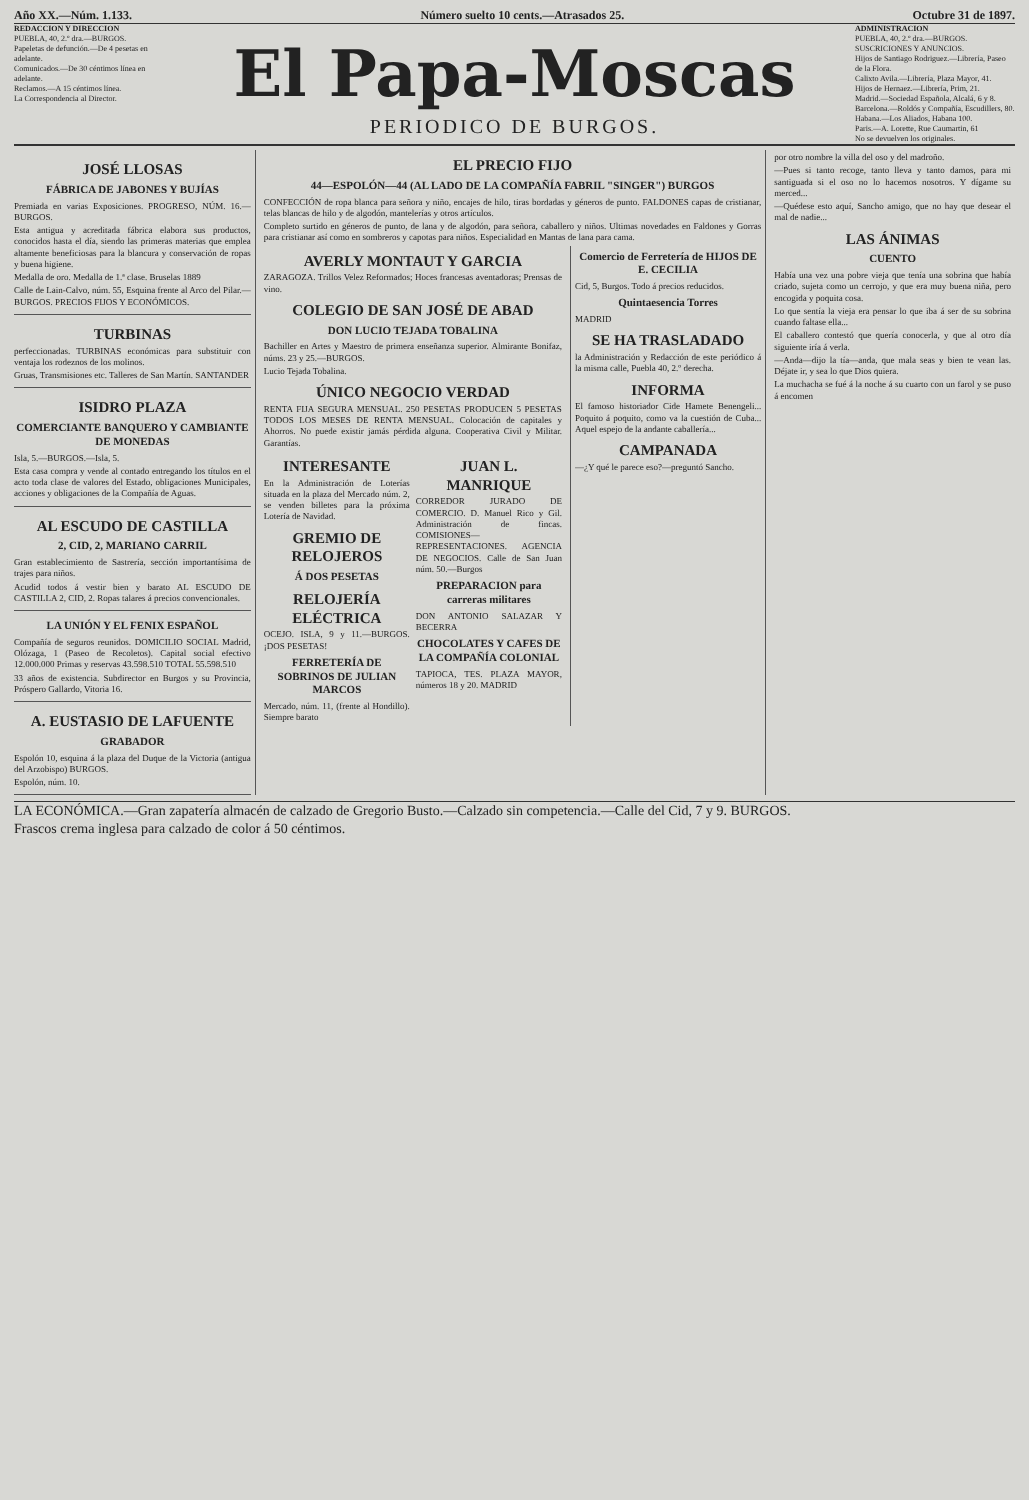Año XX.—Núm. 1.133. Número suelto 10 cents.—Atrasados 25. Octubre 31 de 1897.
REDACCION Y DIRECCION
PUEBLA, 40, 2.º dra.—BURGOS.
Papeletas de defunción.—De 4 pesetas en adelante.
Comunicados.—De 30 céntimos línea en adelante.
Reclamos.—A 15 céntimos línea.
La Correspondencia al Director.
El Papa-Moscas
PERIODICO DE BURGOS.
ADMINISTRACION
PUEBLA, 40, 2.º dra.—BURGOS.
SUSCRICIONES Y ANUNCIOS.
Hijos de Santiago Rodriguez.—Librería, Paseo de la Flora.
Calixto Avila.—Librería, Plaza Mayor, 41.
Hijos de Hernaez.—Librería, Prim, 21.
Madrid.—Sociedad Española, Alcalá, 6 y 8.
Barcelona.—Roldós y Compañía, Escudillers, 80.
Habana.—Los Aliados, Habana 100.
Paris.—A. Lorette, Rue Caumartin, 61
No se devuelven los originales.
JOSÉ LLOSAS
FÁBRICA DE JABONES Y BUJÍAS
Premiada en varias Exposiciones. PROGRESO, NÚM. 16.—BURGOS.
Esta antigua y acreditada fábrica elabora sus productos, conocidos hasta el día, siendo las primeras materias que emplea altamente beneficiosas para la blancura y conservación de ropas y buena higiene.
Medalla de oro. Medalla de 1.ª clase. Bruselas 1889
Calle de Lain-Calvo, núm. 55, Esquina frente al Arco del Pilar.—BURGOS. PRECIOS FIJOS Y ECONÓMICOS.
TURBINAS
perfeccionadas. TURBINAS económicas para substituir con ventaja los rodeznos de los molinos.
Gruas, Transmisiones etc. Talleres de San Martín. SANTANDER
ISIDRO PLAZA
COMERCIANTE BANQUERO Y CAMBIANTE DE MONEDAS
Isla, 5.—BURGOS.—Isla, 5.
Esta casa compra y vende al contado entregando los títulos en el acto toda clase de valores del Estado, obligaciones Municipales, acciones y obligaciones de la Compañía de Aguas.
AL ESCUDO DE CASTILLA
2, CID, 2, MARIANO CARRIL
Gran establecimiento de Sastrería, sección importantísima de trajes para niños.
Acudid todos á vestir bien y barato AL ESCUDO DE CASTILLA 2, CID, 2. Ropas talares á precios convencionales.
LA UNIÓN Y EL FENIX ESPAÑOL
Compañía de seguros reunidos. DOMICILIO SOCIAL Madrid, Olózaga, 1 (Paseo de Recoletos). Capital social efectivo 12.000.000 Primas y reservas 43.598.510 TOTAL 55.598.510
33 años de existencia. Subdirector en Burgos y su Provincia, Próspero Gallardo, Vitoria 16.
A. EUSTASIO DE LAFUENTE
GRABADOR
Espolón 10, esquina á la plaza del Duque de la Victoria (antigua del Arzobispo) BURGOS.
Espolón, núm. 10.
EL PRECIO FIJO
44—ESPOLÓN—44 (AL LADO DE LA COMPAÑÍA FABRIL "SINGER") BURGOS
CONFECCIÓN de ropa blanca para señora y niño, encajes de hilo, tiras bordadas y géneros de punto. FALDONES capas de cristianar, telas blancas de hilo y de algodón, mantelerías y otros artículos.
Completo surtido en géneros de punto, de lana y de algodón, para señora, caballero y niños. Ultimas novedades en Faldones y Gorras para cristianar así como en sombreros y capotas para niños. Especialidad en Mantas de lana para cama.
AVERLY MONTAUT Y GARCIA
ZARAGOZA. Trillos Velez Reformados; Hoces francesas aventadoras; Prensas de vino.
COLEGIO DE SAN JOSÉ DE ABAD
DON LUCIO TEJADA TOBALINA
Bachiller en Artes y Maestro de primera enseñanza superior. Almirante Bonifaz, núms. 23 y 25.—BURGOS.
Lucio Tejada Tobalina.
ÚNICO NEGOCIO VERDAD
RENTA FIJA SEGURA MENSUAL. 250 PESETAS PRODUCEN 5 PESETAS TODOS LOS MESES DE RENTA MENSUAL. Colocación de capitales y Ahorros. No puede existir jamás pérdida alguna. Cooperativa Civil y Militar. Garantías.
INTERESANTE
En la Administración de Loterías situada en la plaza del Mercado núm. 2, se venden billetes para la próxima Lotería de Navidad.
GREMIO DE RELOJEROS
Á DOS PESETAS
RELOJERÍA ELÉCTRICA
OCEJO. ISLA, 9 y 11.—BURGOS. ¡DOS PESETAS!
FERRETERÍA DE SOBRINOS DE JULIAN MARCOS
Mercado, núm. 11, (frente al Hondillo). Siempre barato
JUAN L. MANRIQUE
CORREDOR JURADO DE COMERCIO. D. Manuel Rico y Gil. Administración de fincas. COMISIONES—REPRESENTACIONES. AGENCIA DE NEGOCIOS. Calle de San Juan núm. 50.—Burgos
PREPARACION para carreras militares
DON ANTONIO SALAZAR Y BECERRA
CHOCOLATES Y CAFES DE LA COMPAÑÍA COLONIAL
TAPIOCA, TES. PLAZA MAYOR, números 18 y 20. MADRID
Comercio de Ferretería de HIJOS DE E. CECILIA
Cid, 5, Burgos. Todo á precios reducidos.
Quintaesencia Torres
MADRID
SE HA TRASLADADO
la Administración y Redacción de este periódico á la misma calle, Puebla 40, 2.º derecha.
INFORMA
El famoso historiador Cide Hamete Benengeli... Poquito á poquito, como va la cuestión de Cuba... Aquel espejo de la andante caballería...
CAMPANADA
—¿Y qué le parece eso?—preguntó Sancho.
por otro nombre la villa del oso y del madroño.
—Pues si tanto recoge, tanto lleva y tanto damos, para mi santiguada si el oso no lo hacemos nosotros. Y dígame su merced...
—Quédese esto aquí, Sancho amigo, que no hay que desear el mal de nadie...
LAS ÁNIMAS
CUENTO
Había una vez una pobre vieja que tenía una sobrina que había criado, sujeta como un cerrojo, y que era muy buena niña, pero encogida y poquita cosa.
Lo que sentía la vieja era pensar lo que iba á ser de su sobrina cuando faltase ella...
El caballero contestó que quería conocerla, y que al otro día siguiente iría á verla.
—Anda—dijo la tía—anda, que mala seas y bien te vean las. Déjate ir, y sea lo que Dios quiera.
La muchacha se fué á la noche á su cuarto con un farol y se puso á encomen
LA ECONÓMICA.—Gran zapatería almacén de calzado de Gregorio Busto.—Calzado sin competencia.—Calle del Cid, 7 y 9. BURGOS.
Frascos crema inglesa para calzado de color á 50 céntimos.